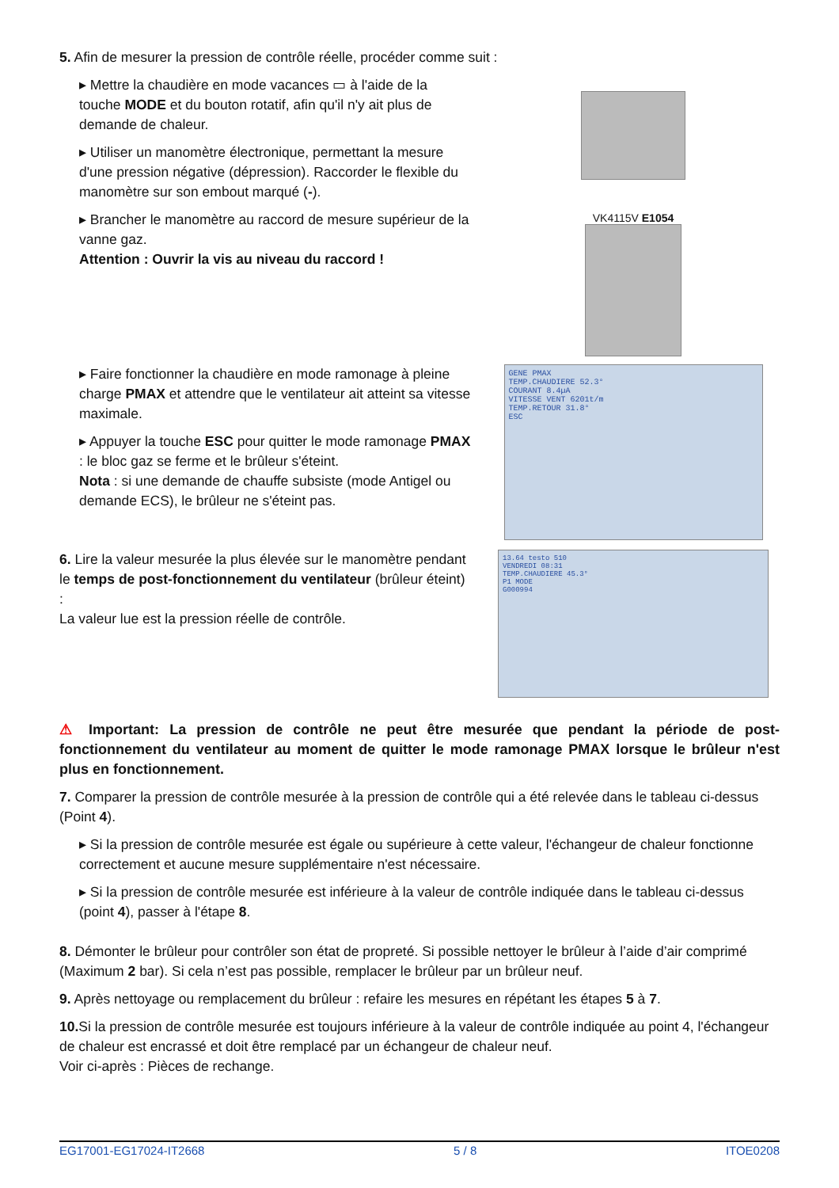5. Afin de mesurer la pression de contrôle réelle, procéder comme suit :
▸ Mettre la chaudière en mode vacances ▭ à l'aide de la touche MODE et du bouton rotatif, afin qu'il n'y ait plus de demande de chaleur.
▸ Utiliser un manomètre électronique, permettant la mesure d'une pression négative (dépression). Raccorder le flexible du manomètre sur son embout marqué (-).
▸ Brancher le manomètre au raccord de mesure supérieur de la vanne gaz.
Attention : Ouvrir la vis au niveau du raccord !
VK4115V E1054
▸ Faire fonctionner la chaudière en mode ramonage à pleine charge PMAX et attendre que le ventilateur ait atteint sa vitesse maximale.
▸ Appuyer la touche ESC pour quitter le mode ramonage PMAX : le bloc gaz se ferme et le brûleur s'éteint.
Nota : si une demande de chauffe subsiste (mode Antigel ou demande ECS), le brûleur ne s'éteint pas.
GENE PMAX
TEMP.CHAUDIERE 52.3°
COURANT 8.4µA
VITESSE VENT 6201t/m
TEMP.RETOUR 31.8°
ESC
6. Lire la valeur mesurée la plus élevée sur le manomètre pendant le temps de post-fonctionnement du ventilateur (brûleur éteint) :
La valeur lue est la pression réelle de contrôle.
13.64 testo 510
VENDREDI 08:31
TEMP.CHAUDIERE 45.3°
P1 MODE
G000994
⚠ Important: La pression de contrôle ne peut être mesurée que pendant la période de post-fonctionnement du ventilateur au moment de quitter le mode ramonage PMAX lorsque le brûleur n'est plus en fonctionnement.
7. Comparer la pression de contrôle mesurée à la pression de contrôle qui a été relevée dans le tableau ci-dessus (Point 4).
▸ Si la pression de contrôle mesurée est égale ou supérieure à cette valeur, l'échangeur de chaleur fonctionne correctement et aucune mesure supplémentaire n'est nécessaire.
▸ Si la pression de contrôle mesurée est inférieure à la valeur de contrôle indiquée dans le tableau ci-dessus (point 4), passer à l'étape 8.
8. Démonter le brûleur pour contrôler son état de propreté. Si possible nettoyer le brûleur à l’aide d’air comprimé (Maximum 2 bar). Si cela n’est pas possible, remplacer le brûleur par un brûleur neuf.
9. Après nettoyage ou remplacement du brûleur : refaire les mesures en répétant les étapes 5 à 7.
10. Si la pression de contrôle mesurée est toujours inférieure à la valeur de contrôle indiquée au point 4, l'échangeur de chaleur est encrassé et doit être remplacé par un échangeur de chaleur neuf.
Voir ci-après : Pièces de rechange.
EG17001-EG17024-IT2668 5 / 8 ITOE0208